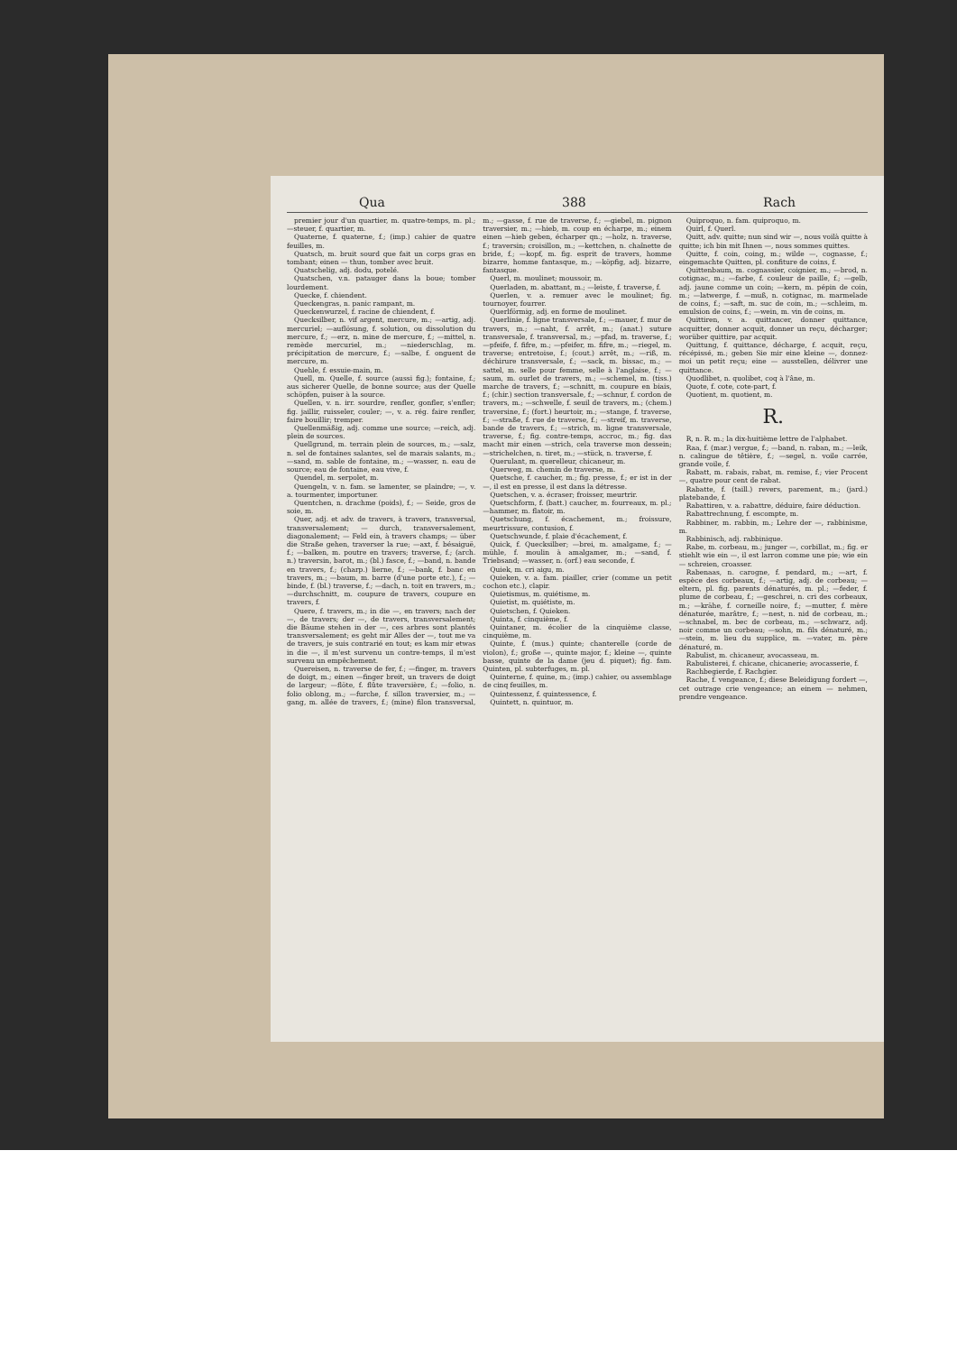Qua 388 Rach
premier jour d'un quartier, m. quatre-temps, m. pl.; —steuer, f. quartier, m.
Quaterne, f. quaterne, f.; (imp.) cahier de quatre feuilles, m.
Quatsch, m. bruit sourd que fait un corps gras en tombant; einen — thun, tomber avec bruit.
Quatschelig, adj. dodu, potelé.
Quatschen, v.n. patauger dans la boue; tomber lourdement.
Quecke, f. chiendent.
Queckengras, n. panic rampant, m.
Queckenwurzel, f. racine de chiendent, f.
Quecksilber, n. vif argent, mercure, m.; —artig, adj. mercuriel; —auflösung, f. solution, ou dissolution du mercure, f.; —erz, n. mine de mercure, f.; —mittel, n. remède mercuriel, m.; —niederschlag, m. précipitation de mercure, f.; —salbe, f. onguent de mercure, m.
Quehle, f. essuie-main, m.
Quell, m. Quelle, f. source (aussi fig.); fontaine, f.; aus sicherer Quelle, de bonne source; aus der Quelle schöpfen, puiser à la source.
Quellen, v. n. irr. sourdre, renfler, gonfler, s'enfler; fig. jaillir, ruisseler, couler; —, v. a. rég. faire renfler, faire bouillir; tremper.
Quellenmäßig, adj. comme une source; —reich, adj. plein de sources.
Quellgrund, m. terrain plein de sources, m.; —salz, n. sel de fontaines salantes, sel de marais salants, m.; —sand, m. sable de fontaine, m.; —wasser, n. eau de source; eau de fontaine, eau vive, f.
Quendel, m. serpolet, m.
Quengeln, v. n. fam. se lamenter, se plaindre; —, v. a. tourmenter, importuner.
Quentchen, n. drachme (poids), f.; — Seide, gros de soie, m.
Quer, adj. et adv. de travers, à travers, transversal, transversalement; — durch, transversalement, diagonalement; — Feld ein, à travers champs; — über die Straße gehen, traverser la rue; —axt, f. bésaiguë, f.; —balken, m. poutre en travers; traverse, f.; (arch. n.) traversin, barot, m.; (bl.) fasce, f.; —band, n. bande en travers, f.; (charp.) lierne, f.; —bank, f. banc en travers, m.; —baum, m. barre (d'une porte etc.), f.; —binde, f. (bl.) traverse, f.; —dach, n. toit en travers, m.; —durchschnitt, m. coupure de travers, coupure en travers, f.
Quere, f. travers, m.; in die —, en travers; nach der —, de travers; der —, de travers, transversalement; die Bäume stehen in der —, ces arbres sont plantés transversalement; es geht mir Alles der —, tout me va de travers, je suis contrarié en tout; es kam mir etwas in die —, il m'est survenu un contre-temps, il m'est survenu un empêchement.
Quereisen, n. traverse de fer, f.; —finger, m. travers de doigt, m.; einen —finger breit, un travers de doigt de largeur; —flöte, f. flûte traversière, f.; —folio, n. folio oblong, m.; —furche, f. sillon traversier, m.; —gang, m. allée de travers, f.; (mine) filon transversal, m.; —gasse, f. rue de traverse, f.; —giebel, m. pignon traversier, m.; —hieb, m. coup en écharpe, m.; einem einen —hieb geben, écharper qn.; —holz, n. traverse, f.; traversin; croisillon, m.; —kettchen, n. chaînette de bride, f.; —kopf, m. fig. esprit de travers, homme bizarre, homme fantasque, m.; —köpfig, adj. bizarre, fantasque.
Querl, m. moulinet; moussoir, m.
Querladen, m. abattant, m.; —leiste, f. traverse, f.
Querlen, v. a. remuer avec le moulinet; fig. tournoyer, fourrer.
Querlförmig, adj. en forme de moulinet.
Querlinie, f. ligne transversale, f.; —mauer, f. mur de travers, m.; —naht, f. arrêt, m.; (anat.) suture transversale, f. transversal, m.; —pfad, m. traverse, f.; —pfeife, f. fifre, m.; —pfeifer, m. fifre, m.; —riegel, m. traverse; entretoise, f.; (cout.) arrêt, m.; —riß, m. déchirure transversale, f.; —sack, m. bissac, m.; —sattel, m. selle pour femme, selle à l'anglaise, f.; —saum, m. ourlet de travers, m.; —schemel, m. (tiss.) marche de travers, f.; —schnitt, m. coupure en biais, f.; (chir.) section transversale, f.; —schnur, f. cordon de travers, m.; —schwelle, f. seuil de travers, m.; (chem.) traversine, f.; (fort.) heurtoir, m.; —stange, f. traverse, f.; —straße, f. rue de traverse, f.; —streif, m. traverse, bande de travers, f.; —strich, m. ligne transversale, traverse, f.; fig. contre-temps, accroc, m.; fig. das macht mir einen —strich, cela traverse mon dessein; —strichelchen, n. tiret, m.; —stück, n. traverse, f.
Querulant, m. querelleur, chicaneur, m.
Querweg, m. chemin de traverse, m.
Quetsche, f. caucher, m.; fig. presse, f.; er ist in der —, il est en presse, il est dans la détresse.
Quetschen, v. a. écraser; froisser, meurtrir.
Quetschform, f. (batt.) caucher, m. fourreaux, m. pl.; —hammer, m. flatoir, m.
Quetschung, f. écachement, m.; froissure, meurtrissure, contusion, f.
Quetschwunde, f. plaie d'écachement, f.
Quick, f. Quecksilber; —brei, m. amalgame, f.; —mühle, f. moulin à amalgamer, m.; —sand, f. Triebsand; —wasser, n. (orf.) eau seconde, f.
Quiek, m. cri aigu, m.
Quieken, v. a. fam. piailler, crier (comme un petit cochon etc.), clapir.
Quietismus, m. quiétisme, m.
Quietist, m. quiétiste, m.
Quietschen, f. Quieken.
Quinta, f. cinquième, f.
Quintaner, m. écolier de la cinquième classe, cinquième, m.
Quinte, f. (mus.) quinte; chanterelle (corde de violon), f.; große —, quinte major, f.; kleine —, quinte basse, quinte de la dame (jeu d. piquet); fig. fam. Quinten, pl. subterfuges, m. pl.
Quinterne, f. quine, m.; (imp.) cahier, ou assemblage de cinq feuilles, m.
Quintessenz, f. quintessence, f.
Quintett, n. quintuor, m.
Quiproquo, n. fam. quiproquo, m.
Quirl, f. Querl.
Quitt, adv. quitte; nun sind wir —, nous voilà quitte à quitte; ich bin mit Ihnen —, nous sommes quittes.
Quitte, f. coin, coing, m.; wilde —, cognasse, f.; eingemachte Quitten, pl. confiture de coins, f.
Quittenbaum, m. cognassier, coignier, m.; —brod, n. cotignac, m.; —farbe, f. couleur de paille, f.; —gelb, adj. jaune comme un coin; —kern, m. pépin de coin, m.; —latwerge, f. —muß, n. cotignac, m. marmelade de coins, f.; —saft, m. suc de coin, m.; —schleim, m. emulsion de coins, f.; —wein, m. vin de coins, m.
Quittiren, v. a. quittancer, donner quittance, acquitter, donner acquit, donner un reçu, décharger; worüber quittire, par acquit.
Quittung, f. quittance, décharge, f. acquit, reçu, récépissé, m.; geben Sie mir eine kleine —, donnez-moi un petit reçu; eine — ausstellen, délivrer une quittance.
Quodlibet, n. quolibet, coq à l'âne, m.
Quote, f. cote, cote-part, f.
Quotient, m. quotient, m.
R.
R, n. R. m.; la dix-huitième lettre de l'alphabet.
Raa, f. (mar.) vergue, f.; —band, n. raban, m.; —leik, n. calingue de têtière, f.; —segel, n. voile carrée, grande voile, f.
Rabatt, m. rabais, rabat, m. remise, f.; vier Procent —, quatre pour cent de rabat.
Rabatte, f. (taill.) revers, parement, m.; (jard.) platebande, f.
Rabattiren, v. a. rabattre, déduire, faire déduction.
Rabattrechnung, f. escompte, m.
Rabbiner, m. rabbin, m.; Lehre der —, rabbinisme, m.
Rabbinisch, adj. rabbinique.
Rabe, m. corbeau, m.; junger —, corbillat, m.; fig. er stiehlt wie ein —, il est larron comme une pie; wie ein — schreien, croasser.
Rabenaas, n. carogne, f. pendard, m.; —art, f. espèce des corbeaux, f.; —artig, adj. de corbeau; —eltern, pl. fig. parents dénaturés, m. pl.; —feder, f. plume de corbeau, f.; —geschrei, n. cri des corbeaux, m.; —krähe, f. corneille noire, f.; —mutter, f. mère dénaturée, marâtre, f.; —nest, n. nid de corbeau, m.; —schnabel, m. bec de corbeau, m.; —schwarz, adj. noir comme un corbeau; —sohn, m. fils dénaturé, m.; —stein, m. lieu du supplice, m. —vater, m. père dénaturé, m.
Rabulist, m. chicaneur, avocasseau, m.
Rabulisterei, f. chicane, chicanerie; avocasserie, f.
Rachbegierde, f. Rachgier.
Rache, f. vengeance, f.; diese Beleidigung fordert —, cet outrage crie vengeance; an einem — nehmen, prendre vengeance.